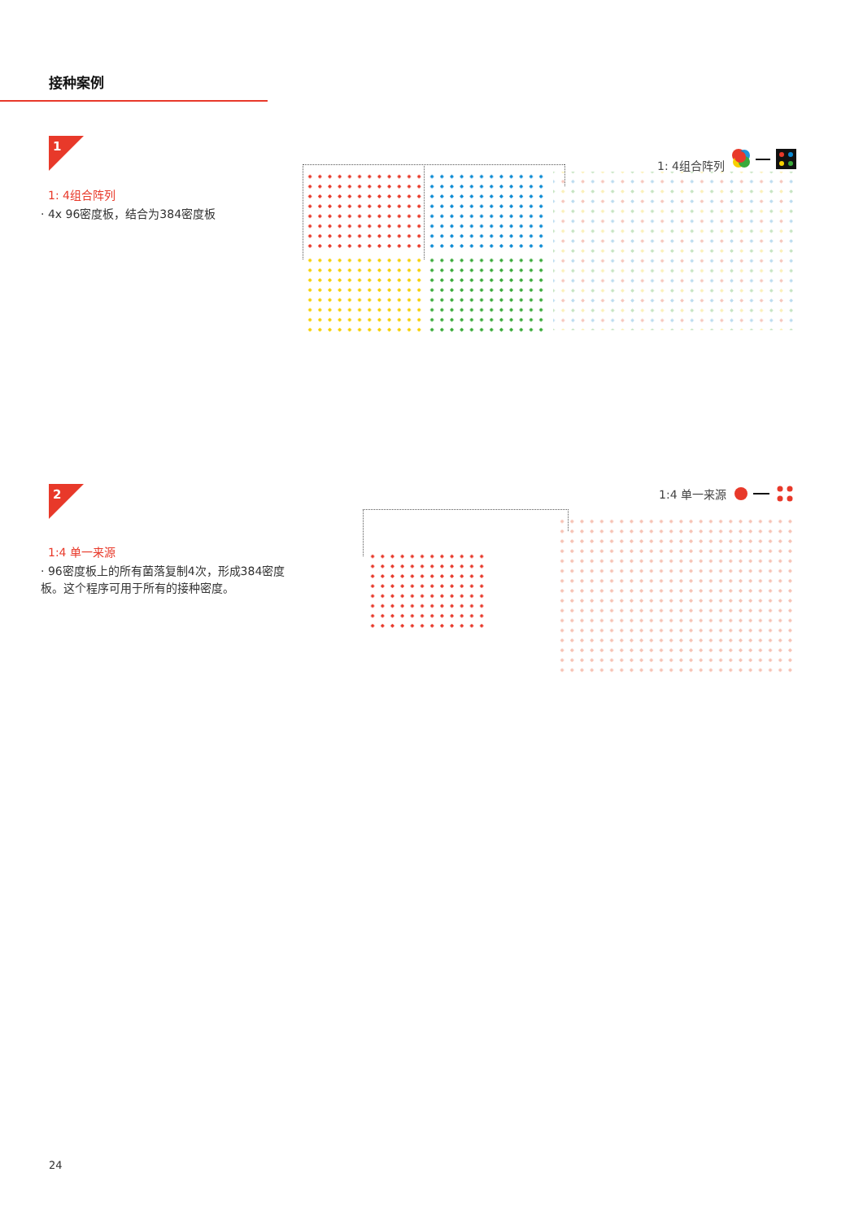接种案例
1
1: 4组合阵列
1: 4组合阵列
· 4x 96密度板，结合为384密度板
2
1:4 单一来源
1:4 单一来源
· 96密度板上的所有菌落复制4次，形成384密度板。这个程序可用于所有的接种密度。
24